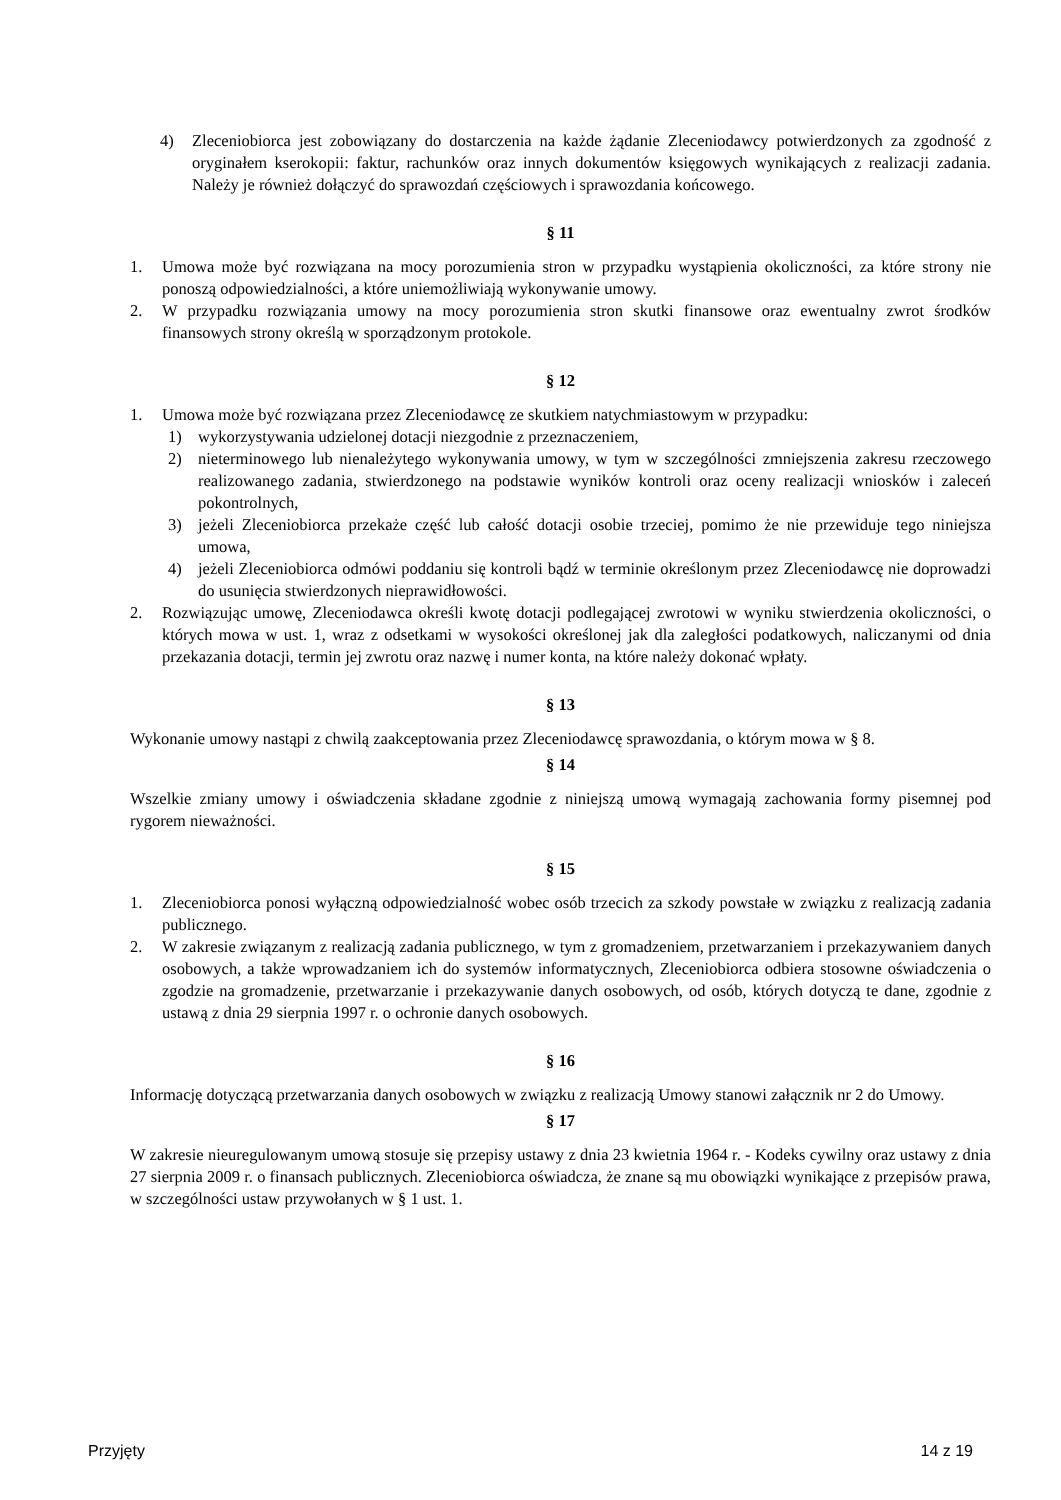4) Zleceniobiorca jest zobowiązany do dostarczenia na każde żądanie Zleceniodawcy potwierdzonych za zgodność z oryginałem kserokopii: faktur, rachunków oraz innych dokumentów księgowych wynikających z realizacji zadania. Należy je również dołączyć do sprawozdań częściowych i sprawozdania końcowego.
§ 11
1. Umowa może być rozwiązana na mocy porozumienia stron w przypadku wystąpienia okoliczności, za które strony nie ponoszą odpowiedzialności, a które uniemożliwiają wykonywanie umowy.
2. W przypadku rozwiązania umowy na mocy porozumienia stron skutki finansowe oraz ewentualny zwrot środków finansowych strony określą w sporządzonym protokole.
§ 12
1. Umowa może być rozwiązana przez Zleceniodawcę ze skutkiem natychmiastowym w przypadku:
1) wykorzystywania udzielonej dotacji niezgodnie z przeznaczeniem,
2) nieterminowego lub nienależytego wykonywania umowy, w tym w szczególności zmniejszenia zakresu rzeczowego realizowanego zadania, stwierdzonego na podstawie wyników kontroli oraz oceny realizacji wniosków i zaleceń pokontrolnych,
3) jeżeli Zleceniobiorca przekaże część lub całość dotacji osobie trzeciej, pomimo że nie przewiduje tego niniejsza umowa,
4) jeżeli Zleceniobiorca odmówi poddaniu się kontroli bądź w terminie określonym przez Zleceniodawcę nie doprowadzi do usunięcia stwierdzonych nieprawidłowości.
2. Rozwiązując umowę, Zleceniodawca określi kwotę dotacji podlegającej zwrotowi w wyniku stwierdzenia okoliczności, o których mowa w ust. 1, wraz z odsetkami w wysokości określonej jak dla zaległości podatkowych, naliczanymi od dnia przekazania dotacji, termin jej zwrotu oraz nazwę i numer konta, na które należy dokonać wpłaty.
§ 13
Wykonanie umowy nastąpi z chwilą zaakceptowania przez Zleceniodawcę sprawozdania, o którym mowa w § 8.
§ 14
Wszelkie zmiany umowy i oświadczenia składane zgodnie z niniejszą umową wymagają zachowania formy pisemnej pod rygorem nieważności.
§ 15
1. Zleceniobiorca ponosi wyłączną odpowiedzialność wobec osób trzecich za szkody powstałe w związku z realizacją zadania publicznego.
2. W zakresie związanym z realizacją zadania publicznego, w tym z gromadzeniem, przetwarzaniem i przekazywaniem danych osobowych, a także wprowadzaniem ich do systemów informatycznych, Zleceniobiorca odbiera stosowne oświadczenia o zgodzie na gromadzenie, przetwarzanie i przekazywanie danych osobowych, od osób, których dotyczą te dane, zgodnie z ustawą z dnia 29 sierpnia 1997 r. o ochronie danych osobowych.
§ 16
Informację dotyczącą przetwarzania danych osobowych w związku z realizacją Umowy stanowi załącznik nr 2 do Umowy.
§ 17
W zakresie nieuregulowanym umową stosuje się przepisy ustawy z dnia 23 kwietnia 1964 r. - Kodeks cywilny oraz ustawy z dnia 27 sierpnia 2009 r. o finansach publicznych. Zleceniobiorca oświadcza, że znane są mu obowiązki wynikające z przepisów prawa, w szczególności ustaw przywołanych w § 1 ust. 1.
Przyjęty 14 z 19